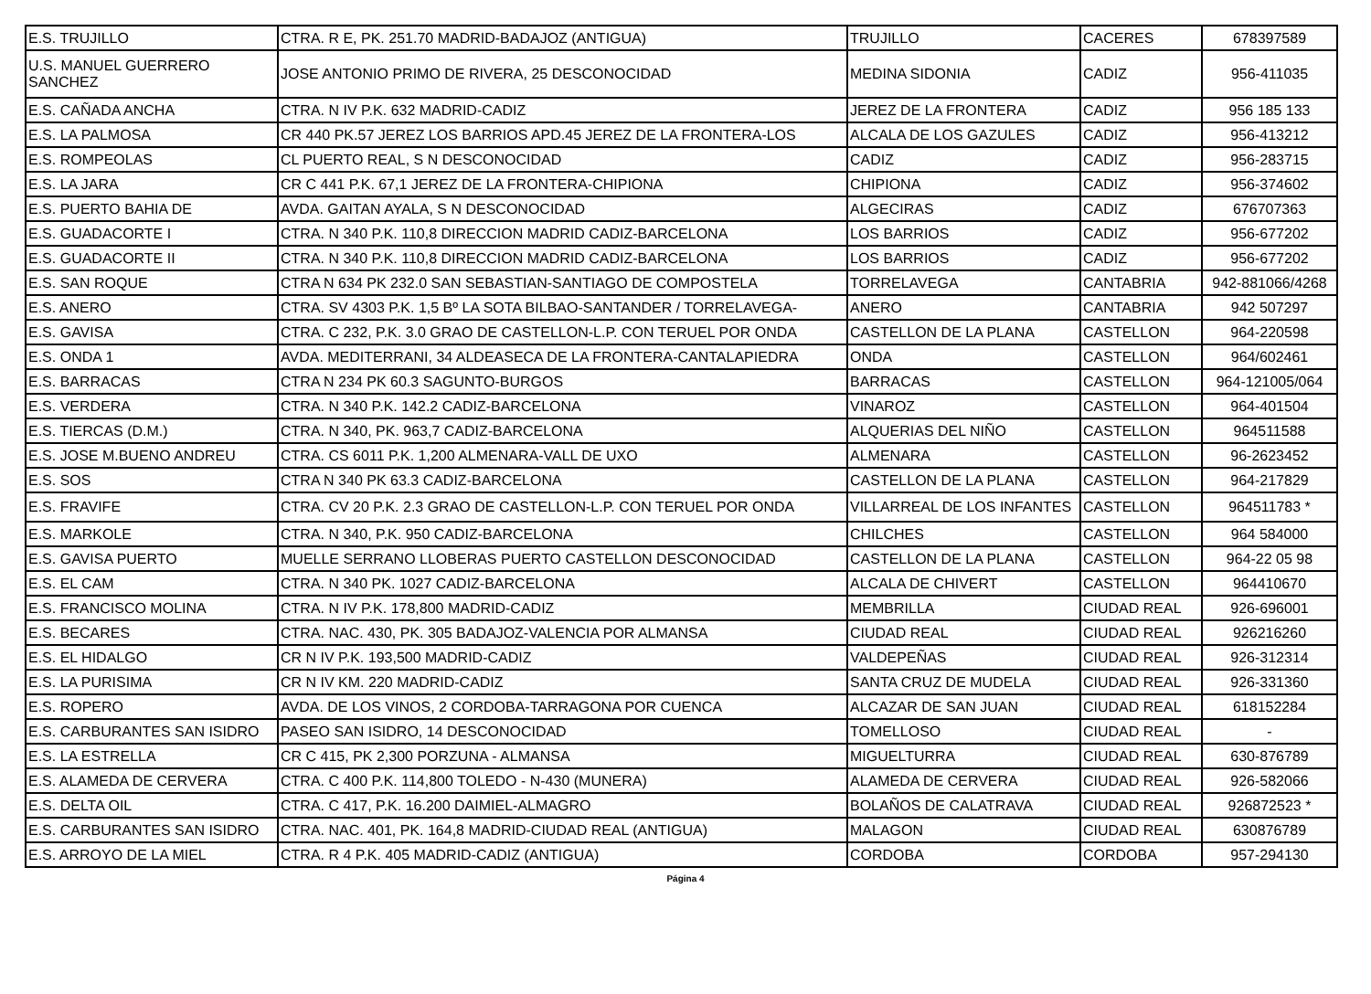| E.S. TRUJILLO | CTRA. R E, PK. 251.70 MADRID-BADAJOZ (ANTIGUA) | TRUJILLO | CACERES | 678397589 |
| U.S. MANUEL GUERRERO SANCHEZ | JOSE ANTONIO PRIMO DE RIVERA, 25 DESCONOCIDAD | MEDINA SIDONIA | CADIZ | 956-411035 |
| E.S. CAÑADA ANCHA | CTRA. N IV P.K. 632 MADRID-CADIZ | JEREZ DE LA FRONTERA | CADIZ | 956 185 133 |
| E.S. LA PALMOSA | CR 440 PK.57 JEREZ LOS BARRIOS APD.45 JEREZ DE LA FRONTERA-LOS | ALCALA DE LOS GAZULES | CADIZ | 956-413212 |
| E.S. ROMPEOLAS | CL PUERTO REAL, S N DESCONOCIDAD | CADIZ | CADIZ | 956-283715 |
| E.S. LA JARA | CR C 441 P.K. 67,1 JEREZ DE LA FRONTERA-CHIPIONA | CHIPIONA | CADIZ | 956-374602 |
| E.S. PUERTO BAHIA DE | AVDA. GAITAN AYALA, S N DESCONOCIDAD | ALGECIRAS | CADIZ | 676707363 |
| E.S. GUADACORTE I | CTRA. N 340 P.K. 110,8 DIRECCION MADRID CADIZ-BARCELONA | LOS BARRIOS | CADIZ | 956-677202 |
| E.S. GUADACORTE II | CTRA. N 340 P.K. 110,8 DIRECCION MADRID CADIZ-BARCELONA | LOS BARRIOS | CADIZ | 956-677202 |
| E.S. SAN ROQUE | CTRA N 634 PK 232.0 SAN SEBASTIAN-SANTIAGO DE COMPOSTELA | TORRELAVEGA | CANTABRIA | 942-881066/4268 |
| E.S. ANERO | CTRA. SV 4303 P.K. 1,5 Bº LA SOTA BILBAO-SANTANDER / TORRELAVEGA- | ANERO | CANTABRIA | 942 507297 |
| E.S. GAVISA | CTRA. C 232, P.K. 3.0 GRAO DE CASTELLON-L.P. CON TERUEL POR ONDA | CASTELLON DE LA PLANA | CASTELLON | 964-220598 |
| E.S. ONDA 1 | AVDA. MEDITERRANI, 34 ALDEASECA DE LA FRONTERA-CANTALAPIEDRA | ONDA | CASTELLON | 964/602461 |
| E.S. BARRACAS | CTRA N 234 PK 60.3 SAGUNTO-BURGOS | BARRACAS | CASTELLON | 964-121005/064 |
| E.S. VERDERA | CTRA. N 340 P.K. 142.2 CADIZ-BARCELONA | VINAROZ | CASTELLON | 964-401504 |
| E.S. TIERCAS (D.M.) | CTRA. N 340, PK. 963,7 CADIZ-BARCELONA | ALQUERIAS DEL NIÑO | CASTELLON | 964511588 |
| E.S. JOSE M.BUENO ANDREU | CTRA. CS 6011 P.K. 1,200 ALMENARA-VALL DE UXO | ALMENARA | CASTELLON | 96-2623452 |
| E.S. SOS | CTRA N 340 PK 63.3 CADIZ-BARCELONA | CASTELLON DE LA PLANA | CASTELLON | 964-217829 |
| E.S. FRAVIFE | CTRA. CV 20 P.K. 2.3 GRAO DE CASTELLON-L.P. CON TERUEL POR ONDA | VILLARREAL DE LOS INFANTES | CASTELLON | 964511783 * |
| E.S. MARKOLE | CTRA. N 340, P.K. 950 CADIZ-BARCELONA | CHILCHES | CASTELLON | 964 584000 |
| E.S. GAVISA PUERTO | MUELLE SERRANO LLOBERAS PUERTO CASTELLON DESCONOCIDAD | CASTELLON DE LA PLANA | CASTELLON | 964-22 05 98 |
| E.S. EL CAM | CTRA. N 340 PK. 1027 CADIZ-BARCELONA | ALCALA DE CHIVERT | CASTELLON | 964410670 |
| E.S. FRANCISCO MOLINA | CTRA. N IV P.K. 178,800 MADRID-CADIZ | MEMBRILLA | CIUDAD REAL | 926-696001 |
| E.S. BECARES | CTRA. NAC. 430, PK. 305 BADAJOZ-VALENCIA POR ALMANSA | CIUDAD REAL | CIUDAD REAL | 926216260 |
| E.S. EL HIDALGO | CR N IV P.K. 193,500 MADRID-CADIZ | VALDEPEÑAS | CIUDAD REAL | 926-312314 |
| E.S. LA PURISIMA | CR N IV KM. 220 MADRID-CADIZ | SANTA CRUZ DE MUDELA | CIUDAD REAL | 926-331360 |
| E.S. ROPERO | AVDA. DE LOS VINOS, 2 CORDOBA-TARRAGONA POR CUENCA | ALCAZAR DE SAN JUAN | CIUDAD REAL | 618152284 |
| E.S. CARBURANTES SAN ISIDRO | PASEO SAN ISIDRO, 14 DESCONOCIDAD | TOMELLOSO | CIUDAD REAL | - |
| E.S. LA ESTRELLA | CR C 415, PK 2,300 PORZUNA - ALMANSA | MIGUELTURRA | CIUDAD REAL | 630-876789 |
| E.S. ALAMEDA DE CERVERA | CTRA. C 400 P.K. 114,800 TOLEDO - N-430 (MUNERA) | ALAMEDA DE CERVERA | CIUDAD REAL | 926-582066 |
| E.S. DELTA OIL | CTRA. C 417, P.K. 16.200 DAIMIEL-ALMAGRO | BOLAÑOS DE CALATRAVA | CIUDAD REAL | 926872523 * |
| E.S. CARBURANTES SAN ISIDRO | CTRA. NAC. 401, PK. 164,8 MADRID-CIUDAD REAL (ANTIGUA) | MALAGON | CIUDAD REAL | 630876789 |
| E.S. ARROYO DE LA MIEL | CTRA. R 4 P.K. 405 MADRID-CADIZ (ANTIGUA) | CORDOBA | CORDOBA | 957-294130 |
Página 4